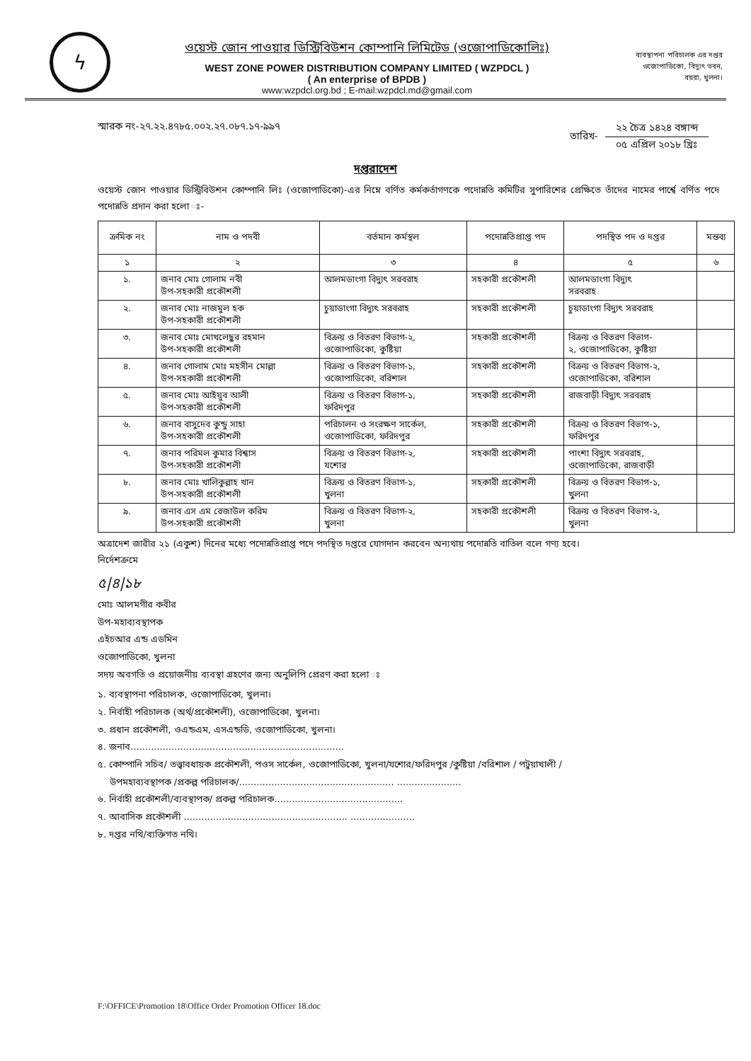ϟ
ওয়েস্ট জোন পাওয়ার ডিস্ট্রিবিউশন কোম্পানি লিমিটেড (ওজোপাডিকোলিঃ)
WEST ZONE POWER DISTRIBUTION COMPANY LIMITED ( WZPDCL )
( An enterprise of BPDB )
www:wzpdcl.org.bd ; E-mail:wzpdcl.md@gmail.com
ব্যবস্থাপনা পরিচালক এর দপ্তর
ওজোপাডিকো, বিদ্যুৎ ভবন,
বয়রা, খুলনা।
স্মারক নং-২৭.২২.৪৭৮৫.০০২.২৭.০৮৭.১৭-৯৯৭
তারিখ-
২২ চৈত্র ১৪২৪ বঙ্গাব্দ
০৫ এপ্রিল ২০১৮ খ্রিঃ
দপ্তরাদেশ
ওয়েস্ট জোন পাওয়ার ডিস্ট্রিবিউশন কোম্পানি লিঃ (ওজোপাডিকো)-এর নিম্নে বর্ণিত কর্মকর্তাগণকে পদোন্নতি কমিটির সুপারিশের প্রেক্ষিতে তাঁদের নামের পার্শ্বে বর্ণিত পদে পদোন্নতি প্রদান করা হলো ঃ-
| ক্রমিক নং | নাম ও পদবী | বর্তমান কর্মস্থল | পদোন্নতিপ্রাপ্ত পদ | পদস্থিত পদ ও দপ্তর | মন্তব্য |
| --- | --- | --- | --- | --- | --- |
| ১ | ২ | ৩ | ৪ | ৫ | ৬ |
| ১. | জনাব মোঃ গোলাম নবী উপ-সহকারী প্রকৌশলী | আলমডাংগা বিদ্যুৎ সরবরাহ | সহকারী প্রকৌশলী | আলমডাংগা বিদ্যুৎ সরবরাহ | |
| ২. | জনাব মোঃ নাজমুল হক উপ-সহকারী প্রকৌশলী | চুয়াডাংগা বিদ্যুৎ সরবরাহ | সহকারী প্রকৌশলী | চুয়াডাংগা বিদ্যুৎ সরবরাহ | |
| ৩. | জনাব মোঃ মোখলেছুর রহমান উপ-সহকারী প্রকৌশলী | বিক্রয় ও বিতরণ বিভাগ-২, ওজোপাডিকো, কুষ্টিয়া | সহকারী প্রকৌশলী | বিক্রয় ও বিতরণ বিভাগ- ২, ওজোপাডিকো, কুষ্টিয়া | |
| ৪. | জনাব গোলাম মোঃ মহসীন মোল্লা উপ-সহকারী প্রকৌশলী | বিক্রয় ও বিতরণ বিভাগ-১, ওজোপাডিকো, বরিশাল | সহকারী প্রকৌশলী | বিক্রয় ও বিতরণ বিভাগ-২, ওজোপাডিকো, বরিশাল | |
| ৫. | জনাব মোঃ আইয়ুব আলী উপ-সহকারী প্রকৌশলী | বিক্রয় ও বিতরণ বিভাগ-১, ফরিদপুর | সহকারী প্রকৌশলী | রাজবাড়ী বিদ্যুৎ সরবরাহ | |
| ৬. | জনাব বাসুদেব কুন্ডু সাহা উপ-সহকারী প্রকৌশলী | পরিচালন ও সংরক্ষণ সার্কেল, ওজোপাডিকো, ফরিদপুর | সহকারী প্রকৌশলী | বিক্রয় ও বিতরণ বিভাগ-১, ফরিদপুর | |
| ৭. | জনাব পরিমল কুমার বিশ্বাস উপ-সহকারী প্রকৌশলী | বিক্রয় ও বিতরণ বিভাগ-২, যশোর | সহকারী প্রকৌশলী | পাংশা বিদ্যুৎ সরবরাহ, ওজোপাডিকো, রাজবাড়ী | |
| ৮. | জনাব মোঃ খালিকুল্লাহ খান উপ-সহকারী প্রকৌশলী | বিক্রয় ও বিতরণ বিভাগ-১, খুলনা | সহকারী প্রকৌশলী | বিক্রয় ও বিতরণ বিভাগ-১, খুলনা | |
| ৯. | জনাব এস এম রেজাউল করিম উপ-সহকারী প্রকৌশলী | বিক্রয় ও বিতরণ বিভাগ-২, খুলনা | সহকারী প্রকৌশলী | বিক্রয় ও বিতরণ বিভাগ-২, খুলনা | |
অত্রাদেশ জারীর ২১ (একুশ) দিনের মধ্যে পদোন্নতিপ্রাপ্ত পদে পদস্থিত দপ্তরে যোগদান করবেন অন্যথায় পদোন্নতি বাতিল বলে গণ্য হবে।
নির্দেশক্রমে
৫|৪|১৮
মোঃ আলমগীর কবীর
উপ-মহাব্যবস্থাপক
এইচআর এন্ড এডমিন
ওজোপাডিকো, খুলনা
সদয় অবগতি ও প্রয়োজনীয় ব্যবস্থা গ্রহণের জন্য অনুলিপি প্রেরণ করা হলো ঃ
১. ব্যবস্থাপনা পরিচালক, ওজোপাডিকো, খুলনা।
২. নির্বাহী পরিচালক (অর্থ/প্রকৌশলী), ওজোপাডিকো, খুলনা।
৩. প্রধান প্রকৌশলী, ওএন্ডএম, এসএন্ডডি, ওজোপাডিকো, খুলনা।
৪. জনাব.........................................................................
৫. কোম্পানি সচিব/ তত্ত্বাবধায়ক প্রকৌশলী, পওস সার্কেল, ওজোপাডিকো, খুলনা/যশোর/ফরিদপুর /কুষ্টিয়া /বরিশাল / পটুয়াখালী /
উপমহাব্যবস্থাপক /প্রকল্প পরিচালক/..................................................... ......................
৬. নির্বাহী প্রকৌশলী/ব্যবস্থাপক/ প্রকল্প পরিচালক............................................
৭. আবাসিক প্রকৌশলী ........................................................ ......................
৮. দপ্তর নথি/ব্যক্তিগত নথি।
F:\OFFICE\Promotion 18\Office Order Promotion Officer 18.doc